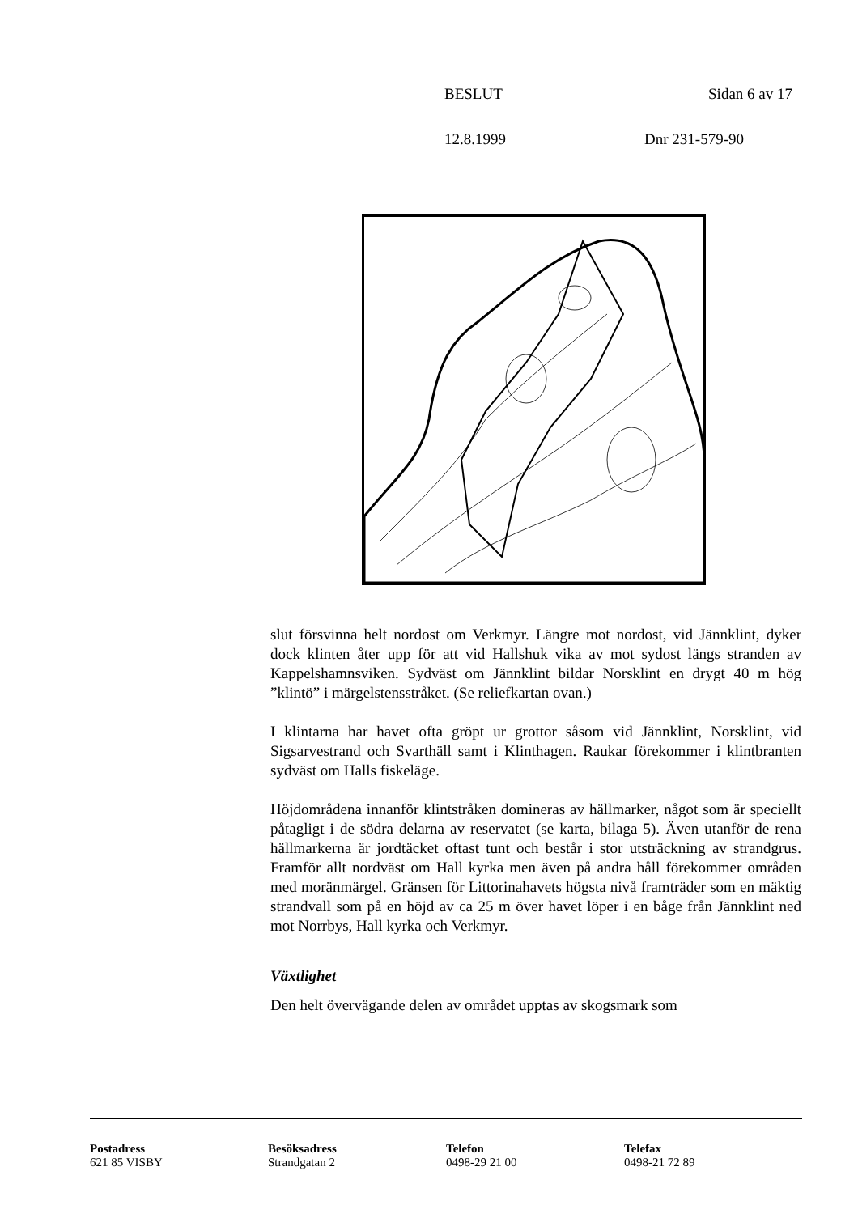BESLUT Sidan 6 av 17
12.8.1999 Dnr 231-579-90
slut försvinna helt nordost om Verkmyr. Längre mot nordost, vid Jännklint, dyker dock klinten åter upp för att vid Hallshuk vika av mot sydost längs stranden av Kappelshamnsviken. Sydväst om Jännklint bildar Norsklint en drygt 40 m hög ”klintö” i märgelstensstråket. (Se reliefkartan ovan.)
I klintarna har havet ofta gröpt ur grottor såsom vid Jännklint, Norsklint, vid Sigsarvestrand och Svarthäll samt i Klinthagen. Raukar förekommer i klintbranten sydväst om Halls fiskeläge.
Höjdområdena innanför klintstråken domineras av hällmarker, något som är speciellt påtagligt i de södra delarna av reservatet (se karta, bilaga 5). Även utanför de rena hällmarkerna är jordtäcket oftast tunt och består i stor utsträckning av strandgrus. Framför allt nordväst om Hall kyrka men även på andra håll förekommer områden med moränmärgel. Gränsen för Littorinahavets högsta nivå framträder som en mäktig strandvall som på en höjd av ca 25 m över havet löper i en båge från Jännklint ned mot Norrbys, Hall kyrka och Verkmyr.
Växtlighet
Den helt övervägande delen av området upptas av skogsmark som
Postadress
621 85 VISBY
Besöksadress
Strandgatan 2
Telefon
0498-29 21 00
Telefax
0498-21 72 89